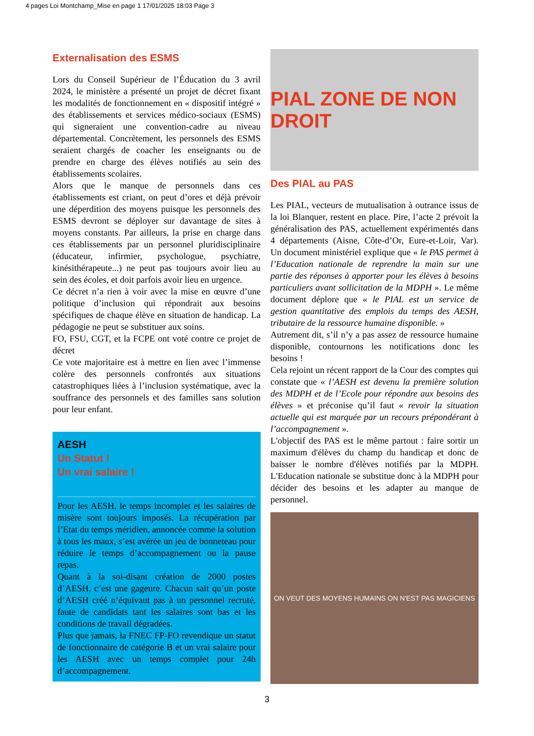4 pages Loi Montchamp_Mise en page 1 17/01/2025 18:03 Page 3
Externalisation des ESMS
Lors du Conseil Supérieur de l’Éducation du 3 avril 2024, le ministère a présenté un projet de décret fixant les modalités de fonctionnement en « dispositif intégré » des établissements et services médico-sociaux (ESMS) qui signeraient une convention-cadre au niveau départemental. Concrètement, les personnels des ESMS seraient chargés de coacher les enseignants ou de prendre en charge des élèves notifiés au sein des établissements scolaires.
Alors que le manque de personnels dans ces établissements est criant, on peut d’ores et déjà prévoir une déperdition des moyens puisque les personnels des ESMS devront se déployer sur davantage de sites à moyens constants. Par ailleurs, la prise en charge dans ces établissements par un personnel pluridisciplinaire (éducateur, infirmier, psychologue, psychiatre, kinésithérapeute...) ne peut pas toujours avoir lieu au sein des écoles, et doit parfois avoir lieu en urgence.
Ce décret n’a rien à voir avec la mise en œuvre d’une politique d’inclusion qui répondrait aux besoins spécifiques de chaque élève en situation de handicap. La pédagogie ne peut se substituer aux soins.
FO, FSU, CGT, et la FCPE ont voté contre ce projet de décret
Ce vote majoritaire est à mettre en lien avec l’immense colère des personnels confrontés aux situations catastrophiques liées à l’inclusion systématique, avec la souffrance des personnels et des familles sans solution pour leur enfant.
AESH
Un Statut !
Un vrai salaire !
Pour les AESH, le temps incomplet et les salaires de misère sont toujours imposés. La récupération par l’Etat du temps méridien, annoncée comme la solution à tous les maux, s’est avérée un jeu de bonneteau pour réduire le temps d’accompagnement ou la pause repas.
Quant à la soi-disant création de 2000 postes d’AESH, c’est une gageure. Chacun sait qu’un poste d’AESH créé n’équivaut pas à un personnel recruté, faute de candidats tant les salaires sont bas et les conditions de travail dégradées.
Plus que jamais, la FNEC FP-FO revendique un statut de fonctionnaire de catégorie B et un vrai salaire pour les AESH avec un temps complet pour 24h d’accompagnement.
PIAL ZONE DE NON DROIT
Des PIAL au PAS
Les PIAL, vecteurs de mutualisation à outrance issus de la loi Blanquer, restent en place. Pire, l’acte 2 prévoit la généralisation des PAS, actuellement expérimentés dans 4 départements (Aisne, Côte-d’Or, Eure-et-Loir, Var). Un document ministériel explique que « le PAS permet à l’Education nationale de reprendre la main sur une partie des réponses à apporter pour les élèves à besoins particuliers avant sollicitation de la MDPH ». Le même document déplore que « le PIAL est un service de gestion quantitative des emplois du temps des AESH, tributaire de la ressource humaine disponible. »
Autrement dit, s’il n’y a pas assez de ressource humaine disponible, contournons les notifications donc les besoins !
Cela rejoint un récent rapport de la Cour des comptes qui constate que « l’AESH est devenu la première solution des MDPH et de l’Ecole pour répondre aux besoins des élèves » et préconise qu’il faut « revoir la situation actuelle qui est marquée par un recours prépondérant à l’accompagnement ».
L'objectif des PAS est le même partout : faire sortir un maximum d'élèves du champ du handicap et donc de baisser le nombre d'élèves notifiés par la MDPH. L'Education nationale se substitue donc à la MDPH pour décider des besoins et les adapter au manque de personnel.
ON VEUT DES MOYENS HUMAINS ON N'EST PAS MAGICIENS
3